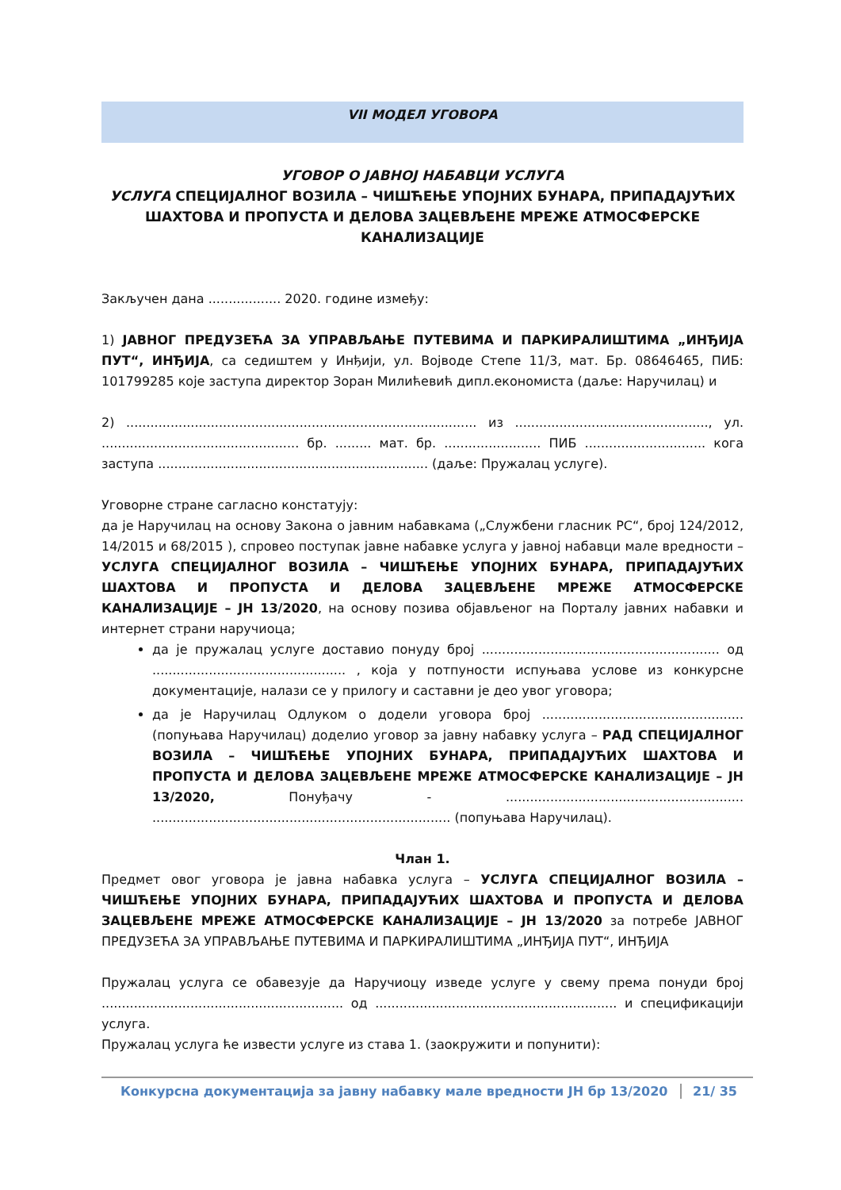VII МОДЕЛ УГОВОРА
УГОВОР О ЈАВНОЈ НАБАВЦИ УСЛУГА
УСЛУГА СПЕЦИЈАЛНОГ ВОЗИЛА – ЧИШЋЕЊЕ УПОЈНИХ БУНАРА, ПРИПАДАЈУЋИХ ШАХТОВА И ПРОПУСТА И ДЕЛОВА ЗАЦЕВЉЕНЕ МРЕЖЕ АТМОСФЕРСКЕ КАНАЛИЗАЦИЈЕ
Закључен дана .................. 2020. године између:
1) ЈАВНОГ ПРЕДУЗЕЋА ЗА УПРАВЉАЊЕ ПУТЕВИМА И ПАРКИРАЛИШТИМА „ИНЂИЈА ПУТ“, ИНЂИЈА, са седиштем у Инђији, ул. Војводе Степе 11/3, мат. Бр. 08646465, ПИБ: 101799285 које заступа директор Зоран Милићевић дипл.економиста (даље: Наручилац) и
2) ....................................................................................... из ................................................, ул. ................................................. бр. ......... мат. бр. ........................ ПИБ .............................. кога заступа ................................................................... (даље: Пружалац услуге).
Уговорне стране сагласно констатују:
да је Наручилац на основу Закона о јавним набавкама („Службени гласник РС“, број 124/2012, 14/2015 и 68/2015 ), спровео поступак јавне набавке услуга у јавној набавци мале вредности – УСЛУГА СПЕЦИЈАЛНОГ ВОЗИЛА – ЧИШЋЕЊЕ УПОЈНИХ БУНАРА, ПРИПАДАЈУЋИХ ШАХТОВА И ПРОПУСТА И ДЕЛОВА ЗАЦЕВЉЕНЕ МРЕЖЕ АТМОСФЕРСКЕ КАНАЛИЗАЦИЈЕ – ЈН 13/2020, на основу позива објављеног на Порталу јавних набавки и интернет страни наручиоца;
да је пружалац услуге доставио понуду број ........................................................... од ................................................ , која у потпуности испуњава услове из конкурсне документације, налази се у прилогу и саставни је део увог уговора;
да је Наручилац Одлуком о додели уговора број .................................................. (попуњава Наручилац) доделио уговор за јавну набавку услуга – РАД СПЕЦИЈАЛНОГ ВОЗИЛА – ЧИШЋЕЊЕ УПОЈНИХ БУНАРА, ПРИПАДАЈУЋИХ ШАХТОВА И ПРОПУСТА И ДЕЛОВА ЗАЦЕВЉЕНЕ МРЕЖЕ АТМОСФЕРСКЕ КАНАЛИЗАЦИЈЕ – ЈН 13/2020, Понуђачу - ........................................................... .......................................................................... (попуњава Наручилац).
Члан 1.
Предмет овог уговора је јавна набавка услуга – УСЛУГА СПЕЦИЈАЛНОГ ВОЗИЛА – ЧИШЋЕЊЕ УПОЈНИХ БУНАРА, ПРИПАДАЈУЋИХ ШАХТОВА И ПРОПУСТА И ДЕЛОВА ЗАЦЕВЉЕНЕ МРЕЖЕ АТМОСФЕРСКЕ КАНАЛИЗАЦИЈЕ – ЈН 13/2020 за потребе ЈАВНОГ ПРЕДУЗЕЋА ЗА УПРАВЉАЊЕ ПУТЕВИМА И ПАРКИРАЛИШТИМА „ИНЂИЈА ПУТ“, ИНЂИЈА
Пружалац услуга се обавезује да Наручиоцу изведе услуге у свему према понуди број ............................................................ од ............................................................ и спецификацији услуга.
Пружалац услуга ће извести услуге из става 1. (заокружити и попунити):
Конкурсна документација за јавну набавку мале вредности ЈН бр 13/2020 21/ 35